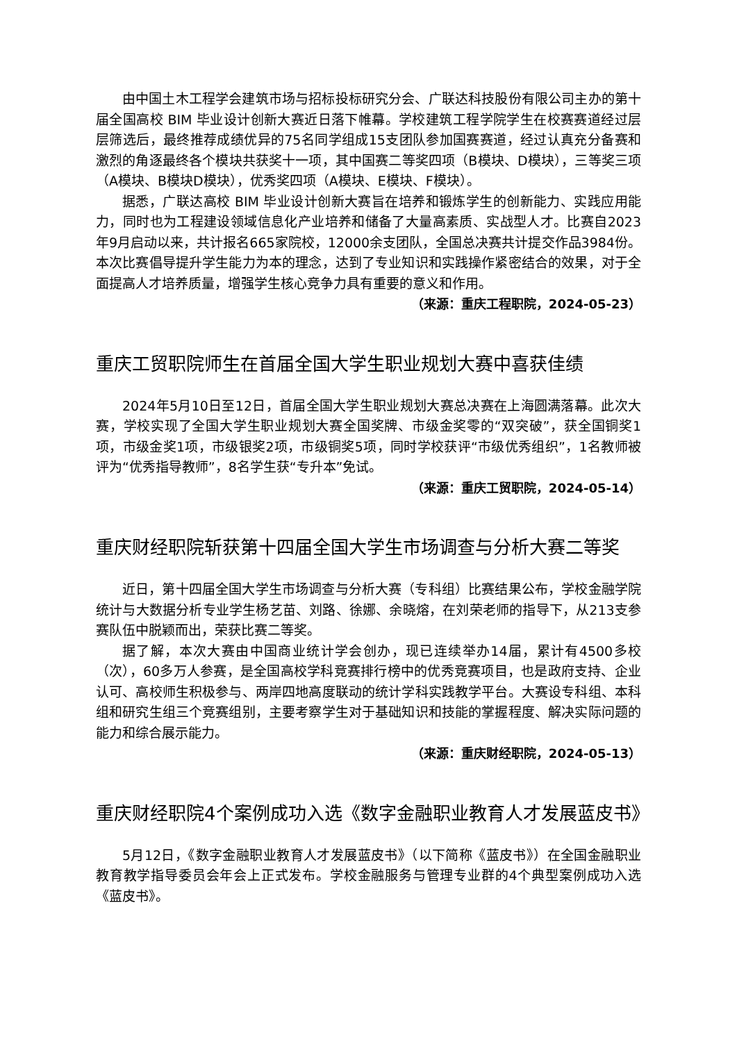由中国土木工程学会建筑市场与招标投标研究分会、广联达科技股份有限公司主办的第十届全国高校 BIM 毕业设计创新大赛近日落下帷幕。学校建筑工程学院学生在校赛赛道经过层层筛选后，最终推荐成绩优异的75名同学组成15支团队参加国赛赛道，经过认真充分备赛和激烈的角逐最终各个模块共获奖十一项，其中国赛二等奖四项（B模块、D模块），三等奖三项（A模块、B模块D模块），优秀奖四项（A模块、E模块、F模块）。
据悉，广联达高校 BIM 毕业设计创新大赛旨在培养和锻炼学生的创新能力、实践应用能力，同时也为工程建设领域信息化产业培养和储备了大量高素质、实战型人才。比赛自2023年9月启动以来，共计报名665家院校，12000余支团队，全国总决赛共计提交作品3984份。本次比赛倡导提升学生能力为本的理念，达到了专业知识和实践操作紧密结合的效果，对于全面提高人才培养质量，增强学生核心竞争力具有重要的意义和作用。
（来源：重庆工程职院，2024-05-23）
重庆工贸职院师生在首届全国大学生职业规划大赛中喜获佳绩
2024年5月10日至12日，首届全国大学生职业规划大赛总决赛在上海圆满落幕。此次大赛，学校实现了全国大学生职业规划大赛全国奖牌、市级金奖零的“双突破”，获全国铜奖1项，市级金奖1项，市级银奖2项，市级铜奖5项，同时学校获评“市级优秀组织”，1名教师被评为“优秀指导教师”，8名学生获“专升本”免试。
（来源：重庆工贸职院，2024-05-14）
重庆财经职院斩获第十四届全国大学生市场调查与分析大赛二等奖
近日，第十四届全国大学生市场调查与分析大赛（专科组）比赛结果公布，学校金融学院统计与大数据分析专业学生杨艺苗、刘路、徐娜、余晓熔，在刘荣老师的指导下，从213支参赛队伍中脱颖而出，荣获比赛二等奖。
据了解，本次大赛由中国商业统计学会创办，现已连续举办14届，累计有4500多校（次），60多万人参赛，是全国高校学科竞赛排行榜中的优秀竞赛项目，也是政府支持、企业认可、高校师生积极参与、两岸四地高度联动的统计学科实践教学平台。大赛设专科组、本科组和研究生组三个竞赛组别，主要考察学生对于基础知识和技能的掌握程度、解决实际问题的能力和综合展示能力。
（来源：重庆财经职院，2024-05-13）
重庆财经职院4个案例成功入选《数字金融职业教育人才发展蓝皮书》
5月12日，《数字金融职业教育人才发展蓝皮书》（以下简称《蓝皮书》）在全国金融职业教育教学指导委员会年会上正式发布。学校金融服务与管理专业群的4个典型案例成功入选《蓝皮书》。